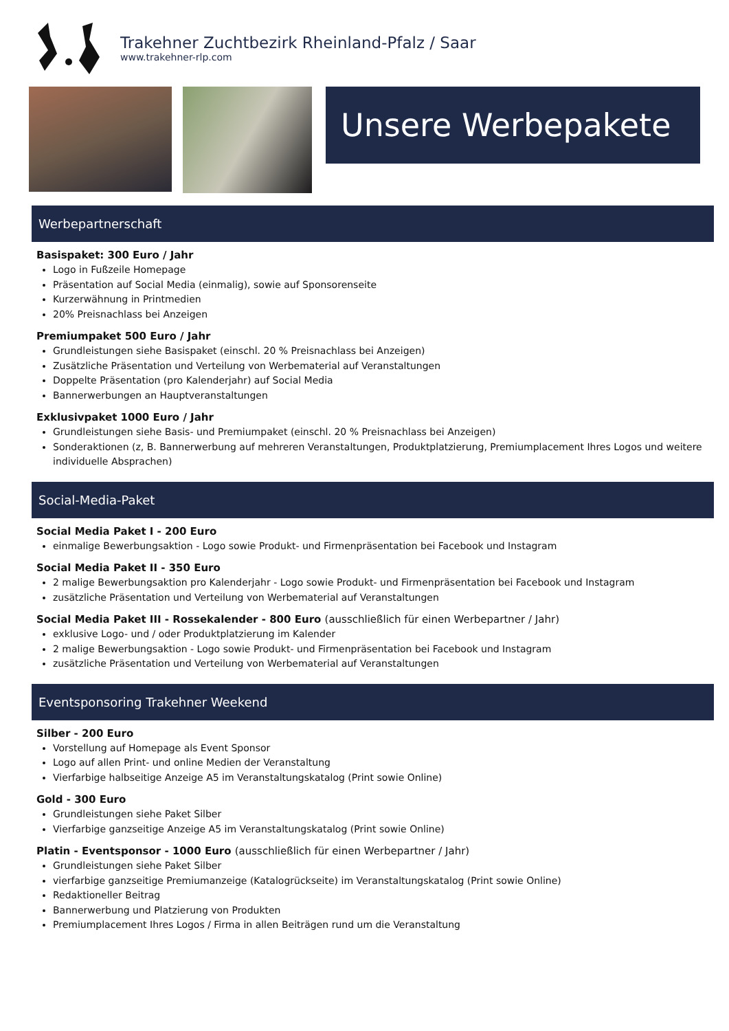Trakehner Zuchtbezirk Rheinland-Pfalz / Saar
www.trakehner-rlp.com
Unsere Werbepakete
Werbepartnerschaft
Basispaket: 300 Euro / Jahr
Logo in Fußzeile Homepage
Präsentation auf Social Media (einmalig), sowie auf Sponsorenseite
Kurzerwähnung in Printmedien
20% Preisnachlass bei Anzeigen
Premiumpaket 500 Euro / Jahr
Grundleistungen siehe Basispaket (einschl. 20 % Preisnachlass bei Anzeigen)
Zusätzliche Präsentation und Verteilung von Werbematerial auf Veranstaltungen
Doppelte Präsentation (pro Kalenderjahr) auf Social Media
Bannerwerbungen an Hauptveranstaltungen
Exklusivpaket 1000 Euro / Jahr
Grundleistungen siehe Basis- und Premiumpaket (einschl. 20 % Preisnachlass bei Anzeigen)
Sonderaktionen (z, B. Bannerwerbung auf mehreren Veranstaltungen, Produktplatzierung, Premiumplacement Ihres Logos und weitere individuelle Absprachen)
Social-Media-Paket
Social Media Paket I - 200 Euro
einmalige Bewerbungsaktion - Logo sowie Produkt- und Firmenpräsentation bei Facebook und Instagram
Social Media Paket II - 350 Euro
2 malige Bewerbungsaktion pro Kalenderjahr - Logo sowie Produkt- und Firmenpräsentation bei Facebook und Instagram
zusätzliche Präsentation und Verteilung von Werbematerial auf Veranstaltungen
Social Media Paket III - Rossekalender - 800 Euro (ausschließlich für einen Werbepartner / Jahr)
exklusive Logo- und / oder Produktplatzierung im Kalender
2 malige Bewerbungsaktion - Logo sowie Produkt- und Firmenpräsentation bei Facebook und Instagram
zusätzliche Präsentation und Verteilung von Werbematerial auf Veranstaltungen
Eventsponsoring Trakehner Weekend
Silber - 200 Euro
Vorstellung auf Homepage als Event Sponsor
Logo auf allen Print- und online Medien der Veranstaltung
Vierfarbige halbseitige Anzeige A5 im Veranstaltungskatalog (Print sowie Online)
Gold - 300 Euro
Grundleistungen siehe Paket Silber
Vierfarbige ganzseitige Anzeige A5 im Veranstaltungskatalog (Print sowie Online)
Platin - Eventsponsor - 1000 Euro (ausschließlich für einen Werbepartner / Jahr)
Grundleistungen siehe Paket Silber
vierfarbige ganzseitige Premiumanzeige (Katalogrückseite) im Veranstaltungskatalog (Print sowie Online)
Redaktioneller Beitrag
Bannerwerbung und Platzierung von Produkten
Premiumplacement Ihres Logos / Firma in allen Beiträgen rund um die Veranstaltung